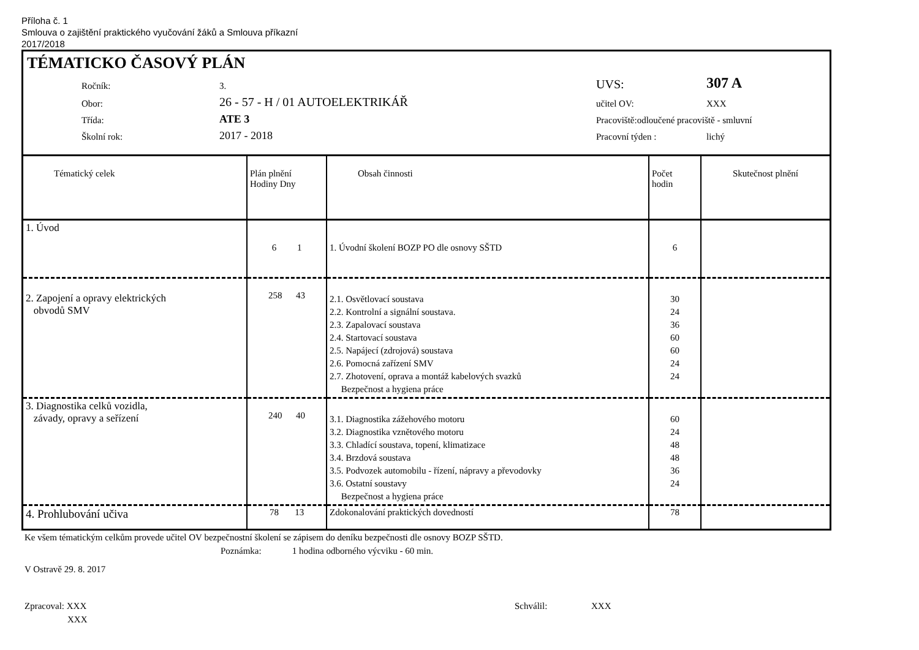Příloha č. 1
Smlouva o zajištění praktického vyučování žáků a Smlouva příkazní
2017/2018
TÉMATICKO ČASOVÝ PLÁN
Ročník:
3.
UVS:
307 A
Obor:
26 - 57 - H / 01 AUTOELEKTRIKÁŘ
učitel OV:
XXX
Třída:
ATE 3
Pracoviště:odloučené pracoviště - smluvní
Školní rok:
2017 - 2018
Pracovní týden :
lichý
| Tématický celek | Plán plnění Hodiny Dny | Obsah činnosti | Počet hodin | Skutečnost plnění |
| --- | --- | --- | --- | --- |
| 1. Úvod | 6 1 | 1. Úvodní školení BOZP PO dle osnovy SŠTD | 6 | |
| 2. Zapojení a opravy elektrických obvodů SMV | 258 43 | 2.1. Osvětlovací soustava 2.2. Kontrolní a signální soustava. 2.3. Zapalovací soustava 2.4. Startovací soustava 2.5. Napájecí (zdrojová) soustava 2.6. Pomocná zařízení SMV 2.7. Zhotovení, oprava a montáž kabelových svazků Bezpečnost a hygiena práce | 30 24 36 60 60 24 24 | |
| 3. Diagnostika celků vozidla, závady, opravy a seřízení | 240 40 | 3.1. Diagnostika zážehového motoru 3.2. Diagnostika vznětového motoru 3.3. Chladící soustava, topení, klimatizace 3.4. Brzdová soustava 3.5. Podvozek automobilu - řízení, nápravy a převodovky 3.6. Ostatní soustavy Bezpečnost a hygiena práce | 60 24 48 48 36 24 | |
| 4. Prohlubování učiva | 78 13 | Zdokonalování praktických dovedností | 78 | |
Ke všem tématickým celkům provede učitel OV bezpečnostní školení se zápisem do deníku bezpečnosti dle osnovy BOZP SŠTD.
Poznámka: 1 hodina odborného výcviku - 60 min.
V Ostravě 29. 8. 2017
Zpracoval: XXX Schválil: XXX
XXX